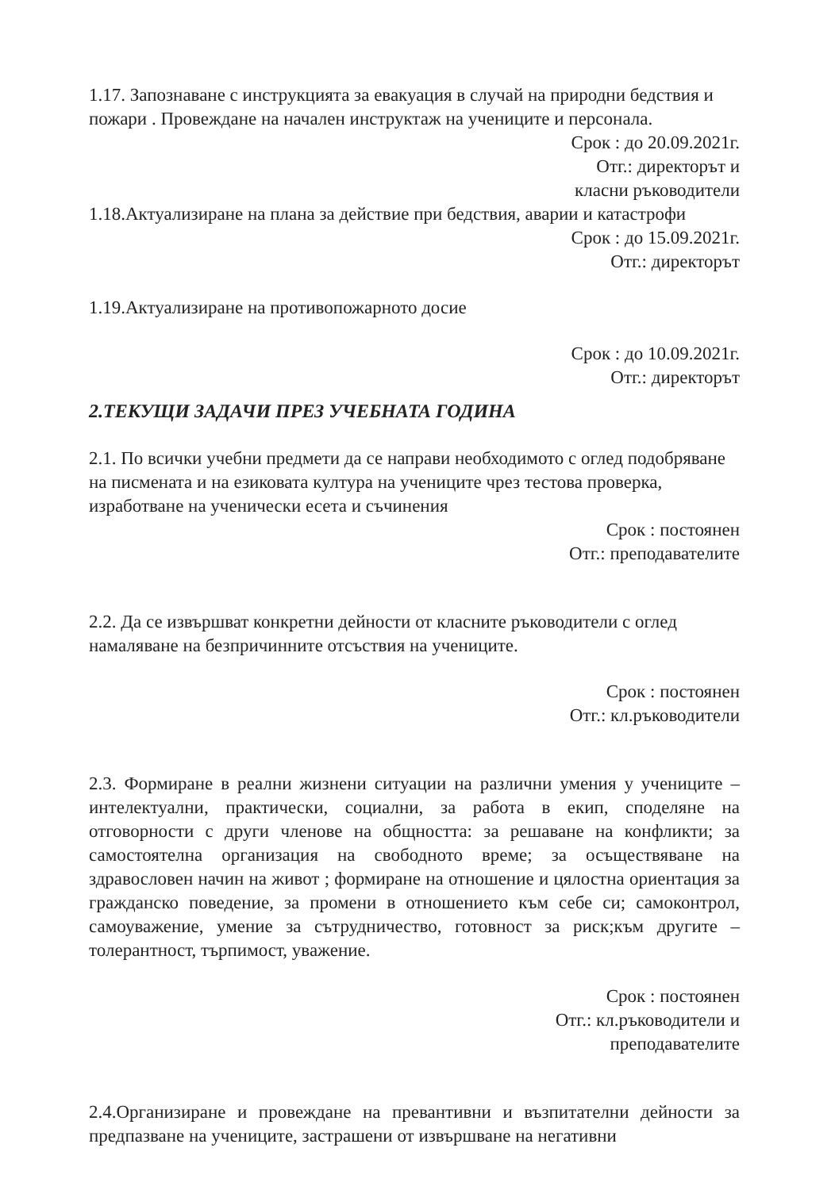1.17. Запознаване с инструкцията за евакуация в случай на природни бедствия и пожари . Провеждане на начален инструктаж на учениците и персонала.
Срок : до 20.09.2021г.
Отг.: директорът и
класни ръководители
1.18.Актуализиране на плана за действие при бедствия, аварии и катастрофи
Срок : до 15.09.2021г.
Отг.: директорът
1.19.Актуализиране на противопожарното досие
Срок : до 10.09.2021г.
Отг.: директорът
2.ТЕКУЩИ ЗАДАЧИ ПРЕЗ УЧЕБНАТА ГОДИНА
2.1. По всички учебни предмети да се направи необходимото с оглед подобряване на писмената и на езиковата култура на учениците чрез тестова проверка, изработване на ученически есета и съчинения
Срок : постоянен
Отг.: преподавателите
2.2. Да се извършват конкретни дейности от класните ръководители с оглед намаляване на безпричинните отсъствия на учениците.
Срок : постоянен
Отг.: кл.ръководители
2.3. Формиране в реални жизнени ситуации на различни умения у учениците – интелектуални, практически, социални, за работа в екип, споделяне на отговорности с други членове на общността: за решаване на конфликти; за самостоятелна организация на свободното време; за осъществяване на здравословен начин на живот ; формиране на отношение и цялостна ориентация за гражданско поведение, за промени в отношението към себе си; самоконтрол, самоуважение, умение за сътрудничество, готовност за риск;към другите – толерантност, търпимост, уважение.
Срок : постоянен
Отг.: кл.ръководители и
преподавателите
2.4.Организиране и провеждане на превантивни и възпитателни дейности за предпазване на учениците, застрашени от извършване на негативни